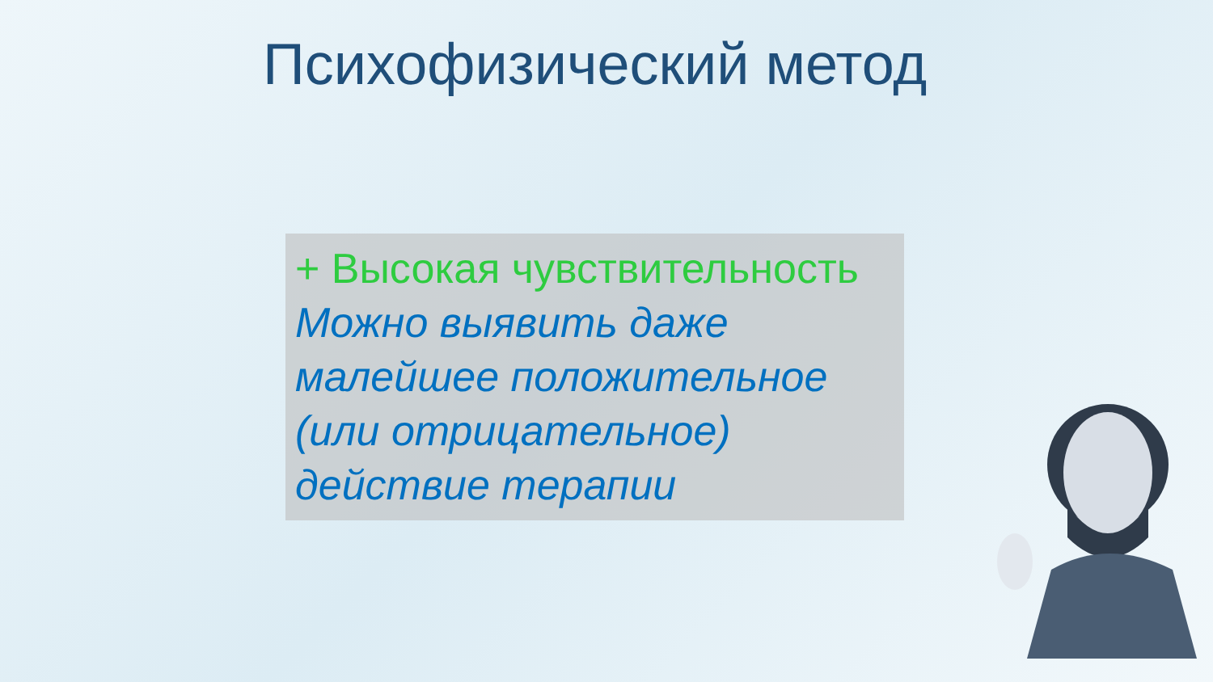Психофизический метод
+ Высокая чувствительность
Можно выявить даже малейшее положительное (или отрицательное) действие терапии